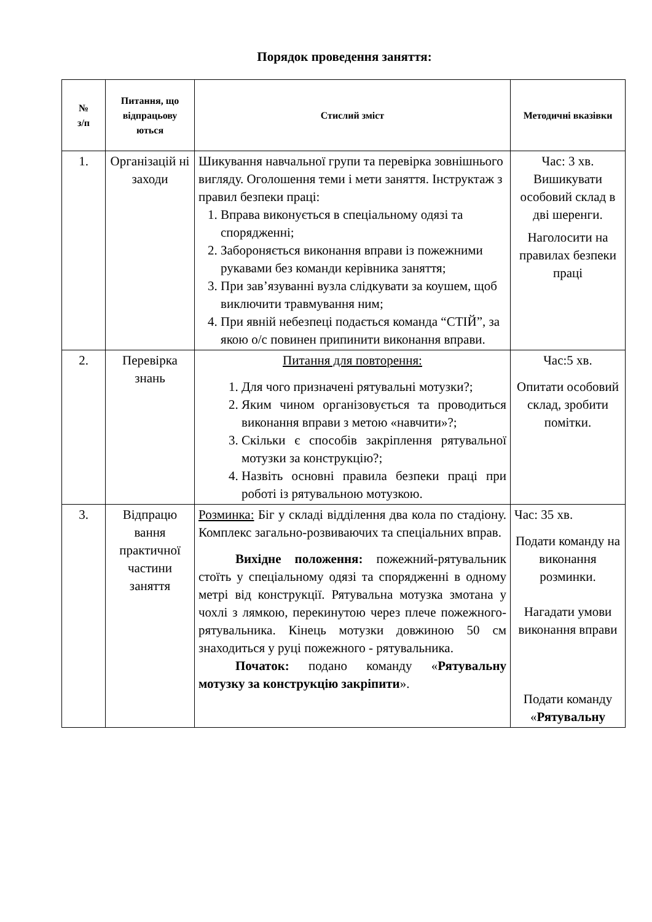Порядок проведення заняття:
| № з/п | Питання, що відпрацьову ються | Стислий зміст | Методичні вказівки |
| --- | --- | --- | --- |
| 1. | Організацій ні заходи | Шикування навчальної групи та перевірка зовнішнього вигляду. Оголошення теми і мети заняття. Інструктаж з правил безпеки праці: 1. Вправа виконується в спеціальному одязі та спорядженні; 2. Забороняється виконання вправи із пожежними рукавами без команди керівника заняття; 3. При зав’язуванні вузла слідкувати за коушем, щоб виключити травмування ним; 4. При явній небезпеці подається команда “СТІЙ”, за якою о/с повинен припинити виконання вправи. | Час: 3 хв. Вишикувати особовий склад в дві шеренги. Наголосити на правилах безпеки праці |
| 2. | Перевірка знань | Питання для повторення: 1. Для чого призначені рятувальні мотузки?; 2. Яким чином організовується та проводиться виконання вправи з метою «навчити»?; 3. Скільки є способів закріплення рятувальної мотузки за конструкцію?; 4. Назвіть основні правила безпеки праці при роботі із рятувальною мотузкою. | Час:5 хв. Опитати особовий склад, зробити помітки. |
| 3. | Відпрацю вання практичної частини заняття | Розминка: Біг у складі відділення два кола по стадіону. Комплекс загально-розвиваючих та спеціальних вправ. Вихідне положення: пожежний-рятувальник стоїть у спеціальному одязі та спорядженні в одному метрі від конструкції. Рятувальна мотузка змотана у чохлі з лямкою, перекинутою через плече пожежного-рятувальника. Кінець мотузки довжиною 50 см знаходиться у руці пожежного - рятувальника. Початок: подано команду « Рятувальну мотузку за конструкцію закріпити ». | Час: 35 хв. Подати команду на виконання розминки. Нагадати умови виконання вправи Подати команду « Рятувальну |